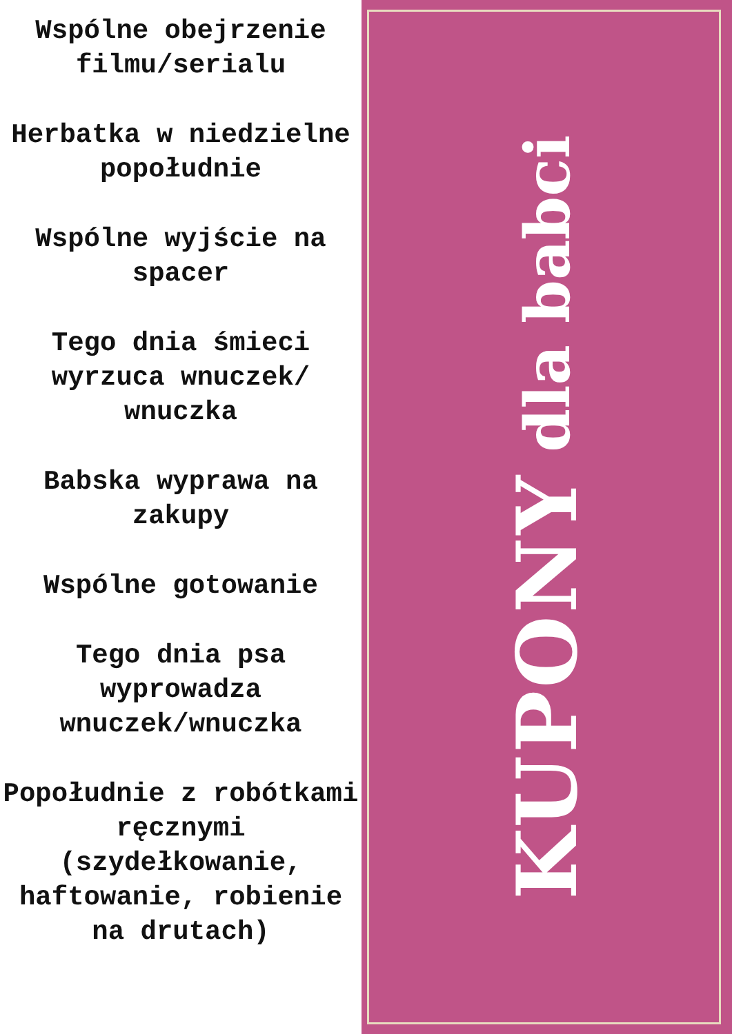Wspólne obejrzenie filmu/serialu
Herbatka w niedzielne popołudnie
Wspólne wyjście na spacer
Tego dnia śmieci wyrzuca wnuczek/ wnuczka
Babska wyprawa na zakupy
Wspólne gotowanie
Tego dnia psa wyprowadza wnuczek/wnuczka
Popołudnie z robótkami ręcznymi (szydełkowanie, haftowanie, robienie na drutach)
KUPONY dla babci